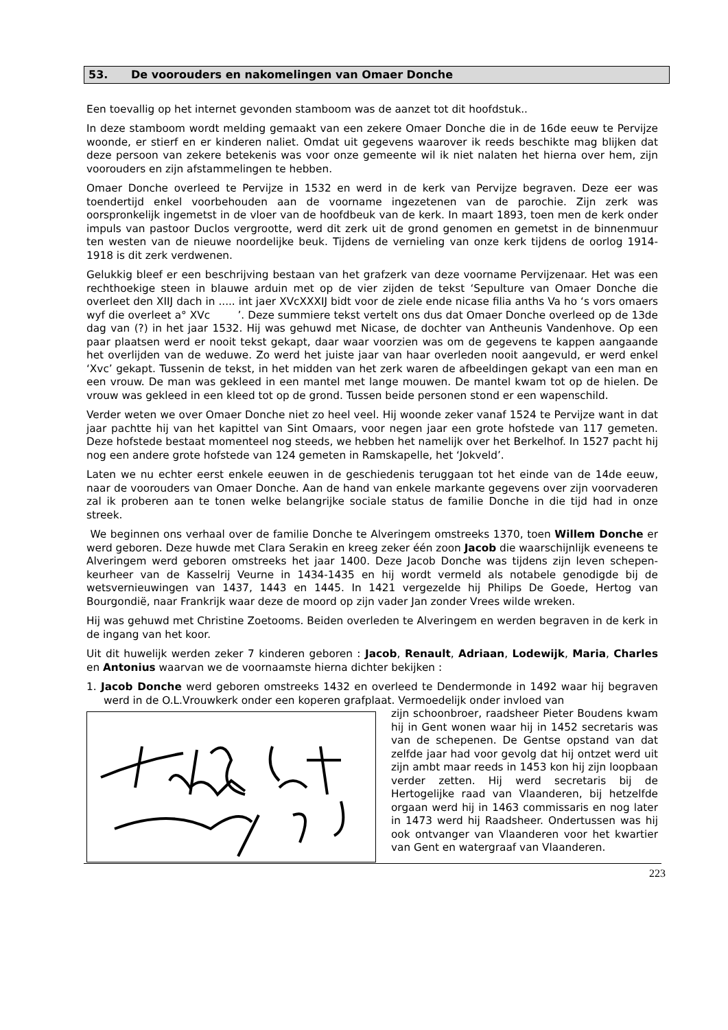53. De voorouders en nakomelingen van Omaer Donche
Een toevallig op het internet gevonden stamboom was de aanzet tot dit hoofdstuk..
In deze stamboom wordt melding gemaakt van een zekere Omaer Donche die in de 16de eeuw te Pervijze woonde, er stierf en er kinderen naliet. Omdat uit gegevens waarover ik reeds beschikte mag blijken dat deze persoon van zekere betekenis was voor onze gemeente wil ik niet nalaten het hierna over hem, zijn voorouders en zijn afstammelingen te hebben.
Omaer Donche overleed te Pervijze in 1532 en werd in de kerk van Pervijze begraven. Deze eer was toendertijd enkel voorbehouden aan de voorname ingezetenen van de parochie. Zijn zerk was oorspronkelijk ingemetst in de vloer van de hoofdbeuk van de kerk. In maart 1893, toen men de kerk onder impuls van pastoor Duclos vergrootte, werd dit zerk uit de grond genomen en gemetst in de binnenmuur ten westen van de nieuwe noordelijke beuk. Tijdens de vernieling van onze kerk tijdens de oorlog 1914-1918 is dit zerk verdwenen.
Gelukkig bleef er een beschrijving bestaan van het grafzerk van deze voorname Pervijzenaar. Het was een rechthoekige steen in blauwe arduin met op de vier zijden de tekst ‘Sepulture van Omaer Donche die overleet den XIIJ dach in ..... int jaer XVcXXXIJ bidt voor de ziele ende nicase filia anths Va ho ‘s vors omaers wyf die overleet a° XVc ’. Deze summiere tekst vertelt ons dus dat Omaer Donche overleed op de 13de dag van (?) in het jaar 1532. Hij was gehuwd met Nicase, de dochter van Antheunis Vandenhove. Op een paar plaatsen werd er nooit tekst gekapt, daar waar voorzien was om de gegevens te kappen aangaande het overlijden van de weduwe. Zo werd het juiste jaar van haar overleden nooit aangevuld, er werd enkel ‘Xvc’ gekapt. Tussenin de tekst, in het midden van het zerk waren de afbeeldingen gekapt van een man en een vrouw. De man was gekleed in een mantel met lange mouwen. De mantel kwam tot op de hielen. De vrouw was gekleed in een kleed tot op de grond. Tussen beide personen stond er een wapenschild.
Verder weten we over Omaer Donche niet zo heel veel. Hij woonde zeker vanaf 1524 te Pervijze want in dat jaar pachtte hij van het kapittel van Sint Omaars, voor negen jaar een grote hofstede van 117 gemeten. Deze hofstede bestaat momenteel nog steeds, we hebben het namelijk over het Berkelhof. In 1527 pacht hij nog een andere grote hofstede van 124 gemeten in Ramskapelle, het ‘Jokveld’.
Laten we nu echter eerst enkele eeuwen in de geschiedenis teruggaan tot het einde van de 14de eeuw, naar de voorouders van Omaer Donche. Aan de hand van enkele markante gegevens over zijn voorvaderen zal ik proberen aan te tonen welke belangrijke sociale status de familie Donche in die tijd had in onze streek.
We beginnen ons verhaal over de familie Donche te Alveringem omstreeks 1370, toen Willem Donche er werd geboren. Deze huwde met Clara Serakin en kreeg zeker één zoon Jacob die waarschijnlijk eveneens te Alveringem werd geboren omstreeks het jaar 1400. Deze Jacob Donche was tijdens zijn leven schepen-keurheer van de Kasselrij Veurne in 1434-1435 en hij wordt vermeld als notabele genodigde bij de wetsvernieuwingen van 1437, 1443 en 1445. In 1421 vergezelde hij Philips De Goede, Hertog van Bourgondië, naar Frankrijk waar deze de moord op zijn vader Jan zonder Vrees wilde wreken.
Hij was gehuwd met Christine Zoetooms. Beiden overleden te Alveringem en werden begraven in de kerk in de ingang van het koor.
Uit dit huwelijk werden zeker 7 kinderen geboren : Jacob, Renault, Adriaan, Lodewijk, Maria, Charles en Antonius waarvan we de voornaamste hierna dichter bekijken :
1. Jacob Donche werd geboren omstreeks 1432 en overleed te Dendermonde in 1492 waar hij begraven werd in de O.L.Vrouwkerk onder een koperen grafplaat. Vermoedelijk onder invloed van
zijn schoonbroer, raadsheer Pieter Boudens kwam hij in Gent wonen waar hij in 1452 secretaris was van de schepenen. De Gentse opstand van dat zelfde jaar had voor gevolg dat hij ontzet werd uit zijn ambt maar reeds in 1453 kon hij zijn loopbaan verder zetten. Hij werd secretaris bij de Hertogelijke raad van Vlaanderen, bij hetzelfde orgaan werd hij in 1463 commissaris en nog later in 1473 werd hij Raadsheer. Ondertussen was hij ook ontvanger van Vlaanderen voor het kwartier van Gent en watergraaf van Vlaanderen.
223